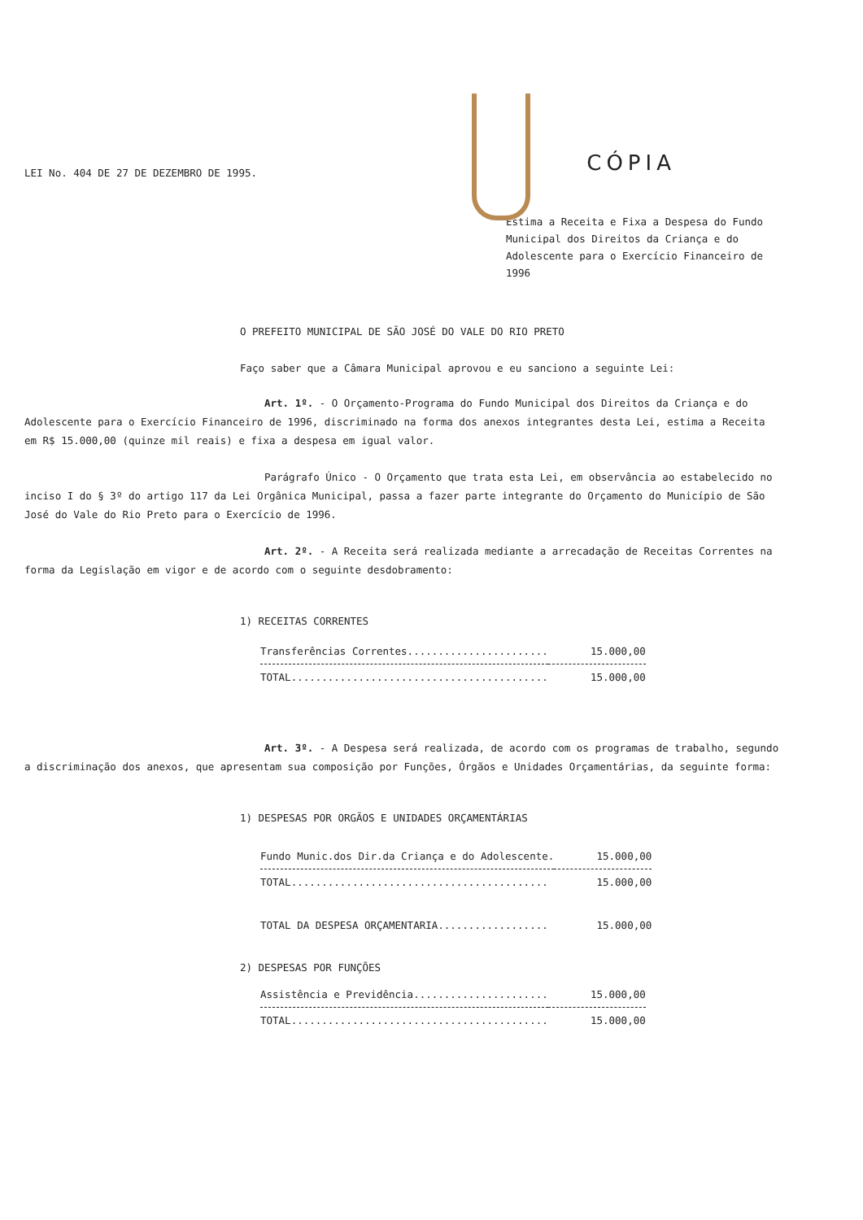LEI No. 404 DE 27 DE DEZEMBRO DE 1995.
CÓPIA
Estima a Receita e Fixa a Despesa do Fundo Municipal dos Direitos da Criança e do Adolescente para o Exercício Financeiro de 1996
O PREFEITO MUNICIPAL DE SÃO JOSÉ DO VALE DO RIO PRETO
Faço saber que a Câmara Municipal aprovou e eu sanciono a seguinte Lei:
Art. 1º. - O Orçamento-Programa do Fundo Municipal dos Direitos da Criança e do Adolescente para o Exercício Financeiro de 1996, discriminado na forma dos anexos integrantes desta Lei, estima a Receita em R$ 15.000,00 (quinze mil reais) e fixa a despesa em igual valor.
Parágrafo Único - O Orçamento que trata esta Lei, em observância ao estabelecido no inciso I do § 3º do artigo 117 da Lei Orgânica Municipal, passa a fazer parte integrante do Orçamento do Município de São José do Vale do Rio Preto para o Exercício de 1996.
Art. 2º. - A Receita será realizada mediante a arrecadação de Receitas Correntes na forma da Legislação em vigor e de acordo com o seguinte desdobramento:
1) RECEITAS CORRENTES
| Transferências Correntes....................... | 15.000,00 |
| TOTAL.......................................... | 15.000,00 |
Art. 3º. - A Despesa será realizada, de acordo com os programas de trabalho, segundo a discriminação dos anexos, que apresentam sua composição por Funções, Órgãos e Unidades Orçamentárias, da seguinte forma:
1) DESPESAS POR ORGÃOS E UNIDADES ORÇAMENTÁRIAS
| Fundo Munic.dos Dir.da Criança e do Adolescente. | 15.000,00 |
| TOTAL.......................................... | 15.000,00 |
| TOTAL DA DESPESA ORÇAMENTARIA.................. | 15.000,00 |
2) DESPESAS POR FUNÇÕES
| Assistência e Previdência...................... | 15.000,00 |
| TOTAL.......................................... | 15.000,00 |